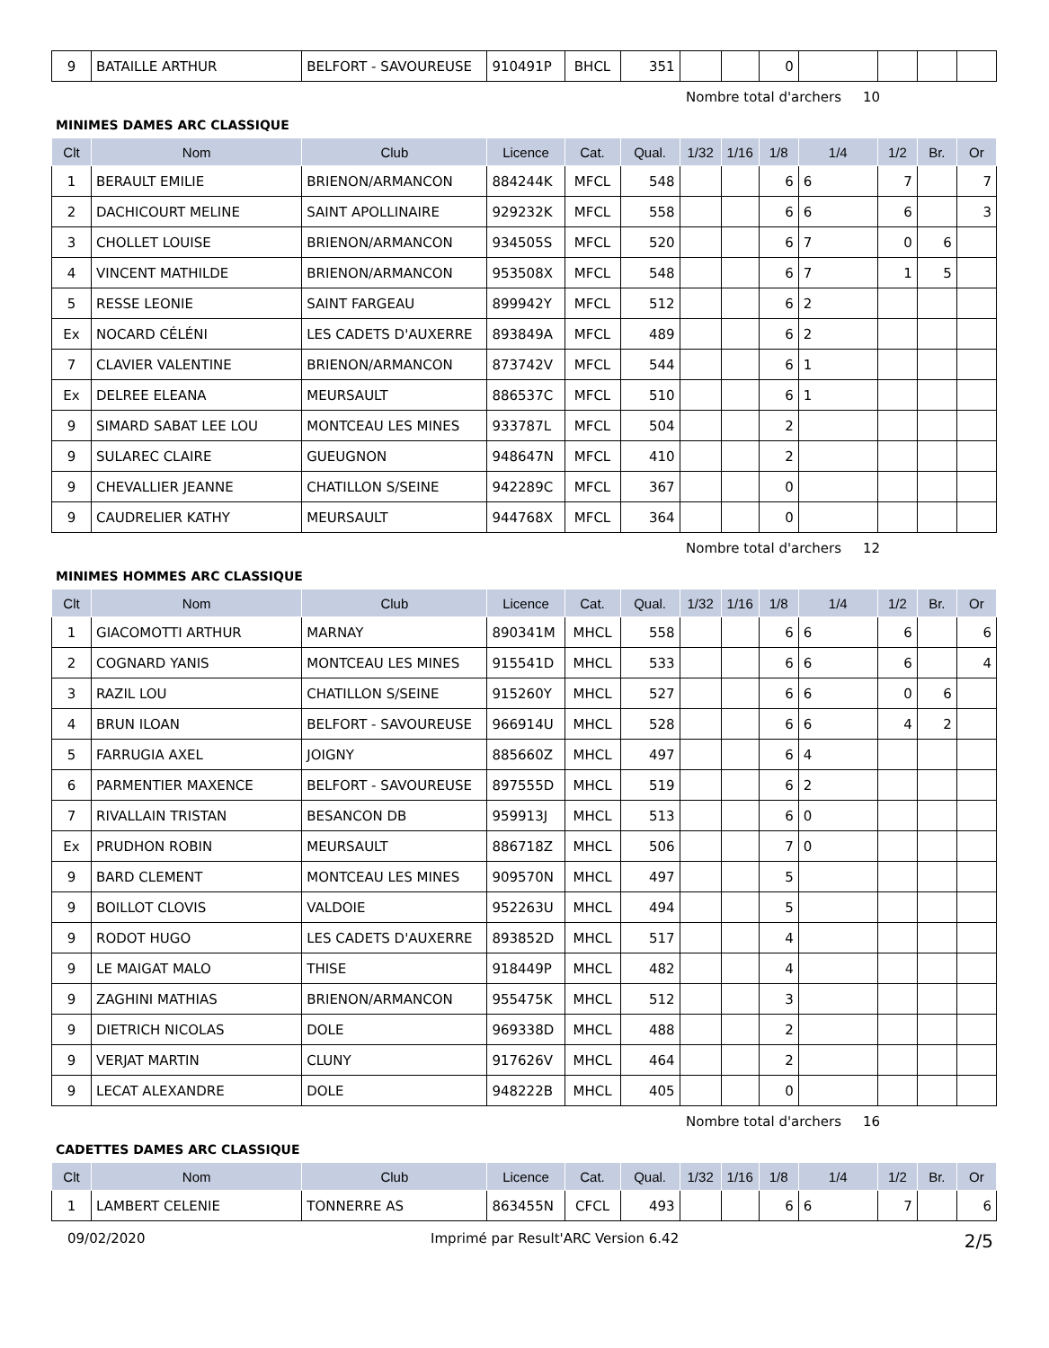| 9 | BATAILLE ARTHUR | BELFORT - SAVOUREUSE | 910491P | BHCL | 351 | | | 0 | | | | |
Nombre total d'archers 10
MINIMES DAMES ARC CLASSIQUE
| Clt | Nom | Club | Licence | Cat. | Qual. | 1/32 | 1/16 | 1/8 | 1/4 | 1/2 | Br. | Or |
| --- | --- | --- | --- | --- | --- | --- | --- | --- | --- | --- | --- | --- |
| 1 | BERAULT EMILIE | BRIENON/ARMANCON | 884244K | MFCL | 548 | | | 6 | 6 | 7 | | 7 |
| 2 | DACHICOURT MELINE | SAINT APOLLINAIRE | 929232K | MFCL | 558 | | | 6 | 6 | 6 | | 3 |
| 3 | CHOLLET LOUISE | BRIENON/ARMANCON | 934505S | MFCL | 520 | | | 6 | 7 | 0 | 6 | |
| 4 | VINCENT MATHILDE | BRIENON/ARMANCON | 953508X | MFCL | 548 | | | 6 | 7 | 1 | 5 | |
| 5 | RESSE LEONIE | SAINT FARGEAU | 899942Y | MFCL | 512 | | | 6 | 2 | | | |
| Ex | NOCARD CÉLÉNI | LES CADETS D'AUXERRE | 893849A | MFCL | 489 | | | 6 | 2 | | | |
| 7 | CLAVIER VALENTINE | BRIENON/ARMANCON | 873742V | MFCL | 544 | | | 6 | 1 | | | |
| Ex | DELREE ELEANA | MEURSAULT | 886537C | MFCL | 510 | | | 6 | 1 | | | |
| 9 | SIMARD SABAT LEE LOU | MONTCEAU LES MINES | 933787L | MFCL | 504 | | | 2 | | | | |
| 9 | SULAREC CLAIRE | GUEUGNON | 948647N | MFCL | 410 | | | 2 | | | | |
| 9 | CHEVALLIER JEANNE | CHATILLON S/SEINE | 942289C | MFCL | 367 | | | 0 | | | | |
| 9 | CAUDRELIER KATHY | MEURSAULT | 944768X | MFCL | 364 | | | 0 | | | | |
Nombre total d'archers 12
MINIMES HOMMES ARC CLASSIQUE
| Clt | Nom | Club | Licence | Cat. | Qual. | 1/32 | 1/16 | 1/8 | 1/4 | 1/2 | Br. | Or |
| --- | --- | --- | --- | --- | --- | --- | --- | --- | --- | --- | --- | --- |
| 1 | GIACOMOTTI ARTHUR | MARNAY | 890341M | MHCL | 558 | | | 6 | 6 | 6 | | 6 |
| 2 | COGNARD YANIS | MONTCEAU LES MINES | 915541D | MHCL | 533 | | | 6 | 6 | 6 | | 4 |
| 3 | RAZIL LOU | CHATILLON S/SEINE | 915260Y | MHCL | 527 | | | 6 | 6 | 0 | 6 | |
| 4 | BRUN ILOAN | BELFORT - SAVOUREUSE | 966914U | MHCL | 528 | | | 6 | 6 | 4 | 2 | |
| 5 | FARRUGIA AXEL | JOIGNY | 885660Z | MHCL | 497 | | | 6 | 4 | | | |
| 6 | PARMENTIER MAXENCE | BELFORT - SAVOUREUSE | 897555D | MHCL | 519 | | | 6 | 2 | | | |
| 7 | RIVALLAIN TRISTAN | BESANCON DB | 959913J | MHCL | 513 | | | 6 | 0 | | | |
| Ex | PRUDHON ROBIN | MEURSAULT | 886718Z | MHCL | 506 | | | 7 | 0 | | | |
| 9 | BARD CLEMENT | MONTCEAU LES MINES | 909570N | MHCL | 497 | | | 5 | | | | |
| 9 | BOILLOT CLOVIS | VALDOIE | 952263U | MHCL | 494 | | | 5 | | | | |
| 9 | RODOT HUGO | LES CADETS D'AUXERRE | 893852D | MHCL | 517 | | | 4 | | | | |
| 9 | LE MAIGAT MALO | THISE | 918449P | MHCL | 482 | | | 4 | | | | |
| 9 | ZAGHINI MATHIAS | BRIENON/ARMANCON | 955475K | MHCL | 512 | | | 3 | | | | |
| 9 | DIETRICH NICOLAS | DOLE | 969338D | MHCL | 488 | | | 2 | | | | |
| 9 | VERJAT MARTIN | CLUNY | 917626V | MHCL | 464 | | | 2 | | | | |
| 9 | LECAT ALEXANDRE | DOLE | 948222B | MHCL | 405 | | | 0 | | | | |
Nombre total d'archers 16
CADETTES DAMES ARC CLASSIQUE
| Clt | Nom | Club | Licence | Cat. | Qual. | 1/32 | 1/16 | 1/8 | 1/4 | 1/2 | Br. | Or |
| --- | --- | --- | --- | --- | --- | --- | --- | --- | --- | --- | --- | --- |
| 1 | LAMBERT CELENIE | TONNERRE AS | 863455N | CFCL | 493 | | | 6 | 6 | 7 | | 6 |
09/02/2020 Imprimé par Result'ARC Version 6.42 2/5